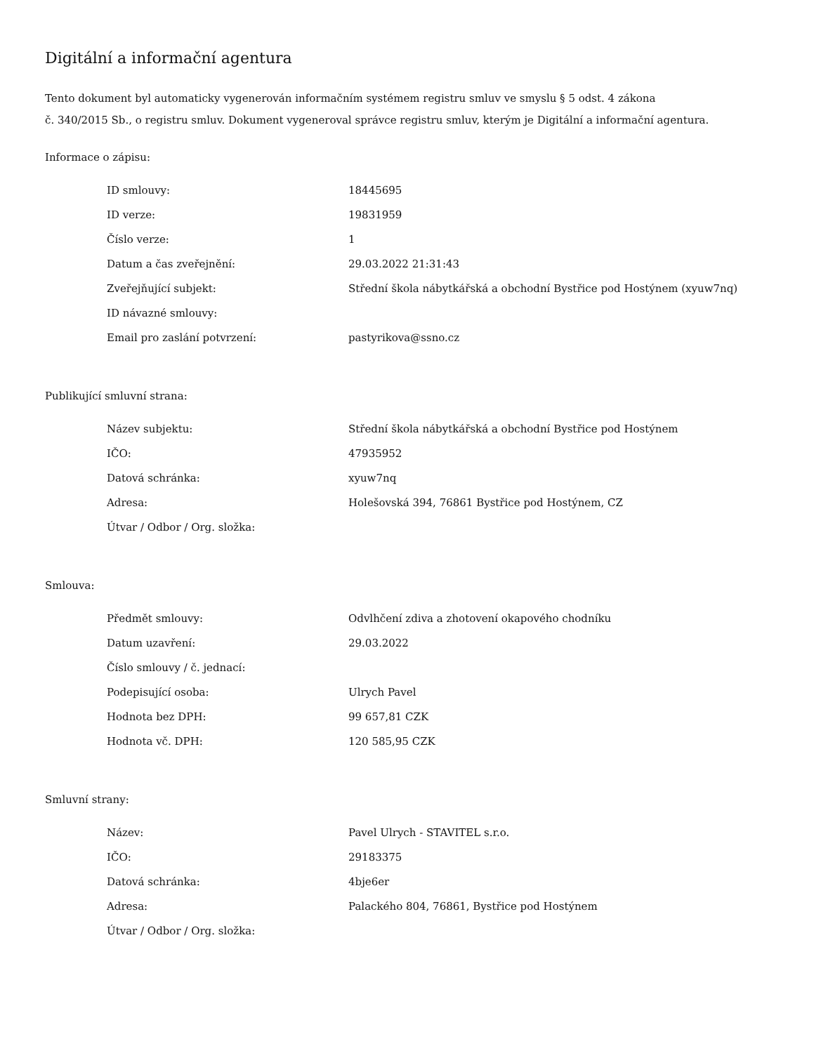Digitální a informační agentura
Tento dokument byl automaticky vygenerován informačním systémem registru smluv ve smyslu § 5 odst. 4 zákona
č. 340/2015 Sb., o registru smluv. Dokument vygeneroval správce registru smluv, kterým je Digitální a informační agentura.
Informace o zápisu:
| ID smlouvy: | 18445695 |
| ID verze: | 19831959 |
| Číslo verze: | 1 |
| Datum a čas zveřejnění: | 29.03.2022 21:31:43 |
| Zveřejňující subjekt: | Střední škola nábytkářská a obchodní Bystřice pod Hostýnem (xyuw7nq) |
| ID návazné smlouvy: | |
| Email pro zaslání potvrzení: | pastyrikova@ssno.cz |
Publikující smluvní strana:
| Název subjektu: | Střední škola nábytkářská a obchodní Bystřice pod Hostýnem |
| IČO: | 47935952 |
| Datová schránka: | xyuw7nq |
| Adresa: | Holešovská 394, 76861 Bystřice pod Hostýnem, CZ |
| Útvar / Odbor / Org. složka: | |
Smlouva:
| Předmět smlouvy: | Odvlhčení zdiva a zhotovení okapového chodníku |
| Datum uzavření: | 29.03.2022 |
| Číslo smlouvy / č. jednací: | |
| Podepisující osoba: | Ulrych Pavel |
| Hodnota bez DPH: | 99 657,81 CZK |
| Hodnota vč. DPH: | 120 585,95 CZK |
Smluvní strany:
| Název: | Pavel Ulrych - STAVITEL s.r.o. |
| IČO: | 29183375 |
| Datová schránka: | 4bje6er |
| Adresa: | Palackého 804, 76861, Bystřice pod Hostýnem |
| Útvar / Odbor / Org. složka: | |